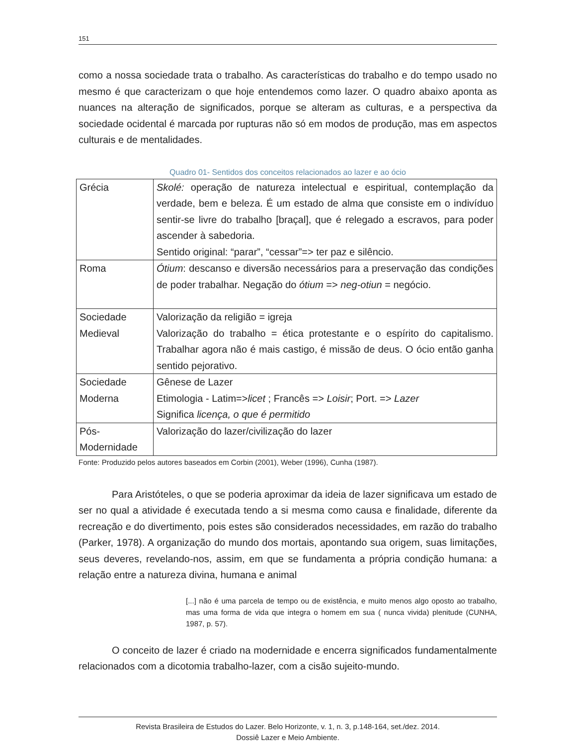151
como a nossa sociedade trata o trabalho. As características do trabalho e do tempo usado no mesmo é que caracterizam o que hoje entendemos como lazer. O quadro abaixo aponta as nuances na alteração de significados, porque se alteram as culturas, e a perspectiva da sociedade ocidental é marcada por rupturas não só em modos de produção, mas em aspectos culturais e de mentalidades.
Quadro 01- Sentidos dos conceitos relacionados ao lazer e ao ócio
| Grécia | Skolé: operação de natureza intelectual e espiritual, contemplação da verdade, bem e beleza. É um estado de alma que consiste em o indivíduo sentir-se livre do trabalho [braçal], que é relegado a escravos, para poder ascender à sabedoria. Sentido original: “parar”, “cessar”=> ter paz e silêncio. |
| Roma | Ótium : descanso e diversão necessários para a preservação das condições de poder trabalhar. Negação do ótium => neg-otiun = negócio. |
| Sociedade Medieval | Valorização da religião = igreja Valorização do trabalho = ética protestante e o espírito do capitalismo. Trabalhar agora não é mais castigo, é missão de deus. O ócio então ganha sentido pejorativo. |
| Sociedade Moderna | Gênese de Lazer Etimologia - Latim=> licet ; Francês => Loisir ; Port. => Lazer Significa licença, o que é permitido |
| Pós-Modernidade | Valorização do lazer/civilização do lazer |
Fonte: Produzido pelos autores baseados em Corbin (2001), Weber (1996), Cunha (1987).
Para Aristóteles, o que se poderia aproximar da ideia de lazer significava um estado de ser no qual a atividade é executada tendo a si mesma como causa e finalidade, diferente da recreação e do divertimento, pois estes são considerados necessidades, em razão do trabalho (Parker, 1978). A organização do mundo dos mortais, apontando sua origem, suas limitações, seus deveres, revelando-nos, assim, em que se fundamenta a própria condição humana: a relação entre a natureza divina, humana e animal
[...] não é uma parcela de tempo ou de existência, e muito menos algo oposto ao trabalho, mas uma forma de vida que integra o homem em sua ( nunca vivida) plenitude (CUNHA, 1987, p. 57).
O conceito de lazer é criado na modernidade e encerra significados fundamentalmente relacionados com a dicotomia trabalho-lazer, com a cisão sujeito-mundo.
Revista Brasileira de Estudos do Lazer. Belo Horizonte, v. 1, n. 3, p.148-164, set./dez. 2014.
Dossiê Lazer e Meio Ambiente.